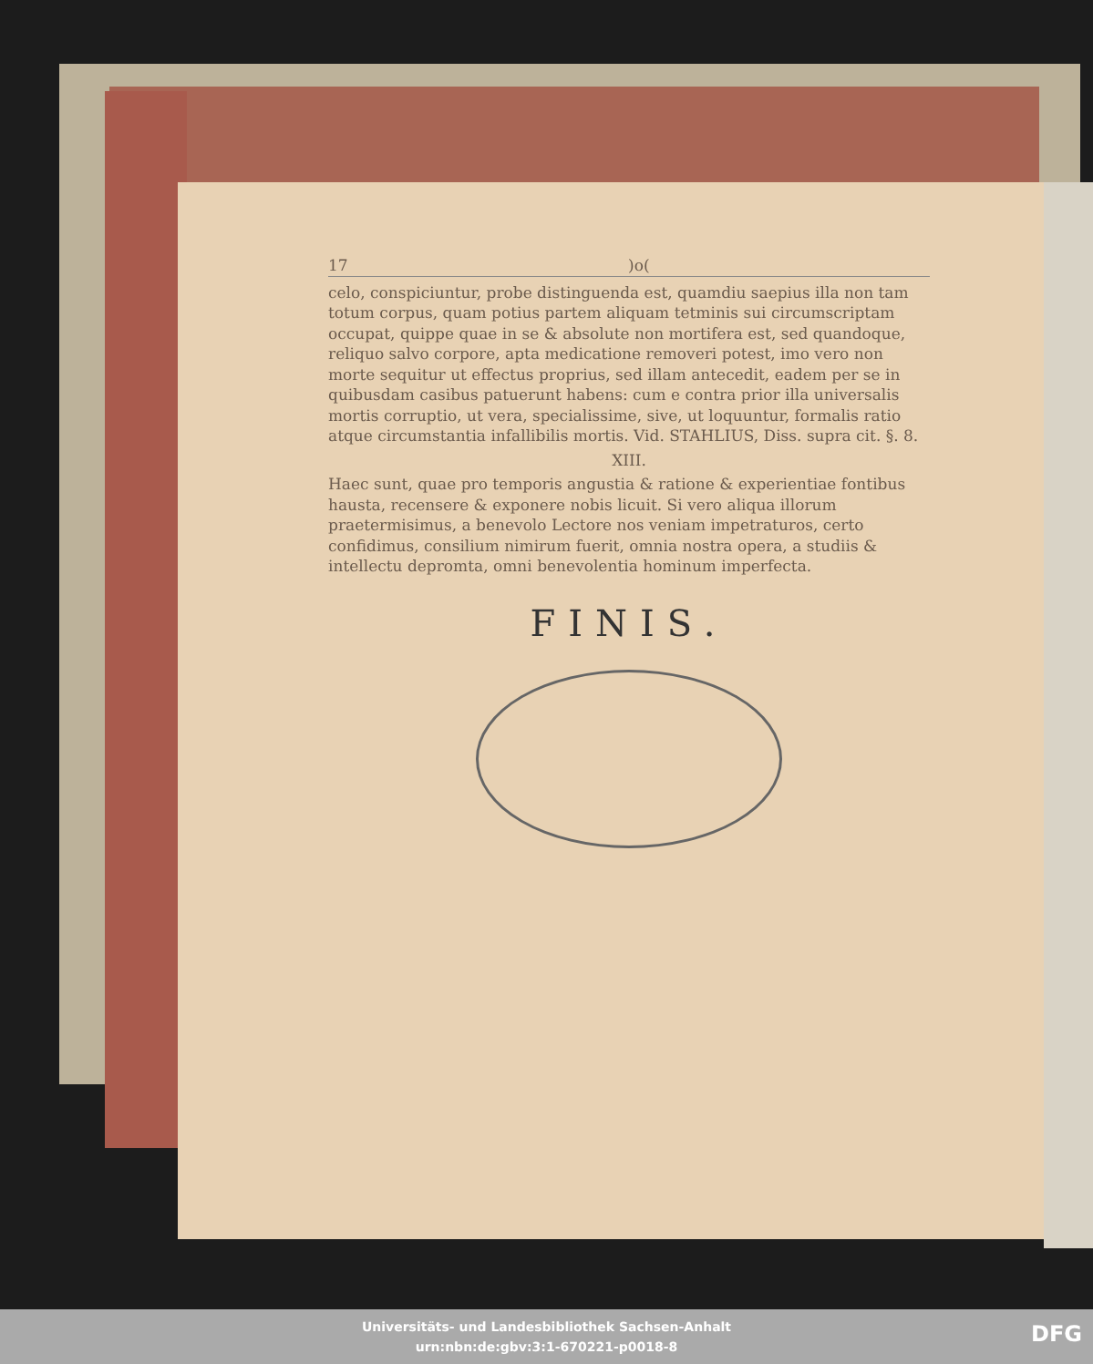17)o(
celo, conspiciuntur, probe distinguenda est, quamdiu saepius illa non tam totum corpus, quam potius partem aliquam tetminis sui circumscriptam occupat, quippe quae in se & absolute non mortifera est, sed quandoque, reliquo salvo corpore, apta medicatione removeri potest, imo vero non morte sequitur ut effectus proprius, sed illam antecedit, eadem per se in quibusdam casibus patuerunt habens: cum e contra prior illa universalis mortis corruptio, ut vera, specialissime, sive, ut loquuntur, formalis ratio atque circumstantia infallibilis mortis. Vid. STAHLIUS, Diss. supra cit. §. 8.
XIII.
Haec sunt, quae pro temporis angustia & ratione & experientiae fontibus hausta, recensere & exponere nobis licuit. Si vero aliqua illorum praetermisimus, a benevolo Lectore nos veniam impetraturos, certo confidimus, consilium nimirum fuerit, omnia nostra opera, a studiis & intellectu depromta, omni benevolentia hominum imperfecta.
FINIS.
Universitäts- und Landesbibliothek Sachsen-Anhalt
urn:nbn:de:gbv:3:1-670221-p0018-8
DFG